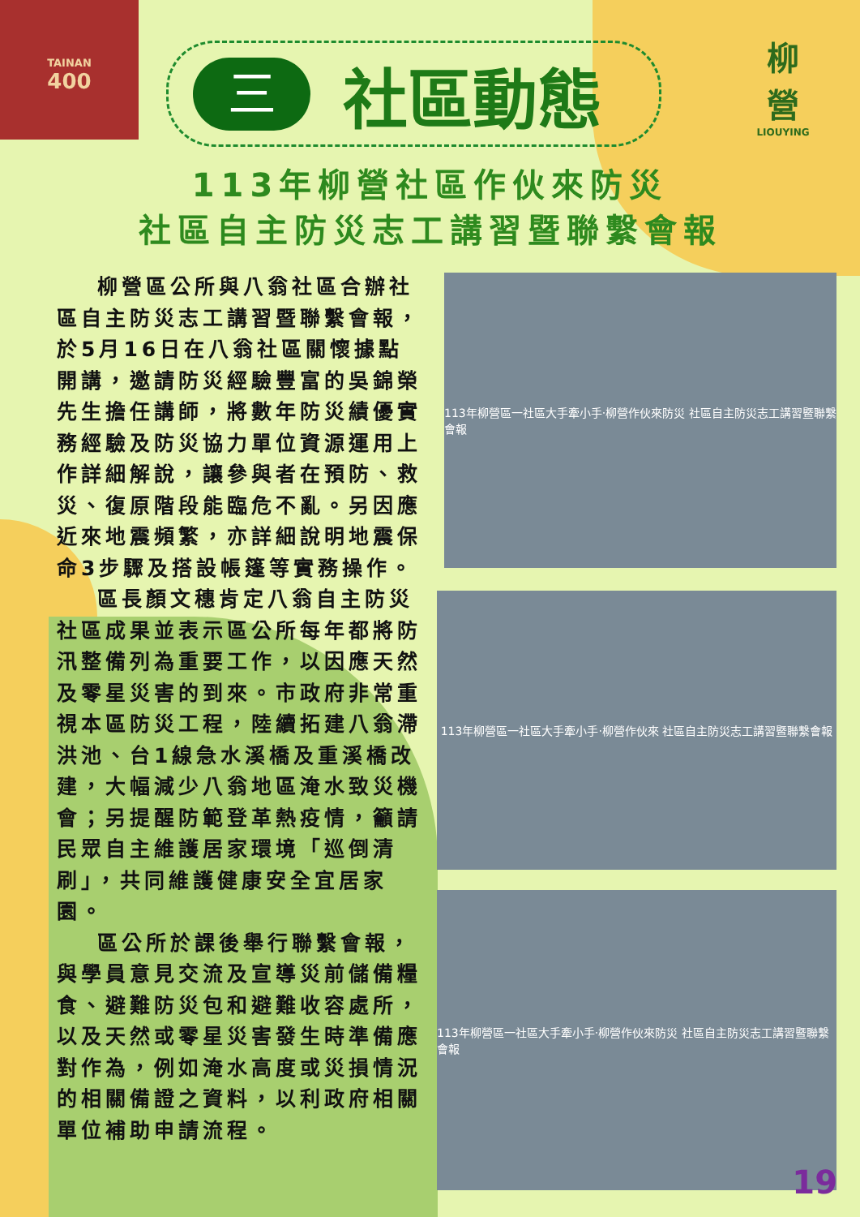TAINAN
400
柳
營
LIOUYING
三
社區動態
113年柳營社區作伙來防災
社區自主防災志工講習暨聯繫會報
柳營區公所與八翁社區合辦社區自主防災志工講習暨聯繫會報，於5月16日在八翁社區關懷據點開講，邀請防災經驗豐富的吳錦榮先生擔任講師，將數年防災績優實務經驗及防災協力單位資源運用上作詳細解說，讓參與者在預防、救災、復原階段能臨危不亂。另因應近來地震頻繁，亦詳細說明地震保命3步驟及搭設帳篷等實務操作。
區長顏文穗肯定八翁自主防災社區成果並表示區公所每年都將防汛整備列為重要工作，以因應天然及零星災害的到來。市政府非常重視本區防災工程，陸續拓建八翁滯洪池、台1線急水溪橋及重溪橋改建，大幅減少八翁地區淹水致災機會；另提醒防範登革熱疫情，籲請民眾自主維護居家環境「巡倒清刷」，共同維護健康安全宜居家園。
區公所於課後舉行聯繫會報，與學員意見交流及宣導災前儲備糧食、避難防災包和避難收容處所，以及天然或零星災害發生時準備應對作為，例如淹水高度或災損情況的相關備證之資料，以利政府相關單位補助申請流程。
113年柳營區一社區大手牽小手‧柳營作伙來防災 社區自主防災志工講習暨聯繫會報
113年柳營區一社區大手牽小手‧柳營作伙來 社區自主防災志工講習暨聯繫會報
113年柳營區一社區大手牽小手‧柳營作伙來防災 社區自主防災志工講習暨聯繫會報
19